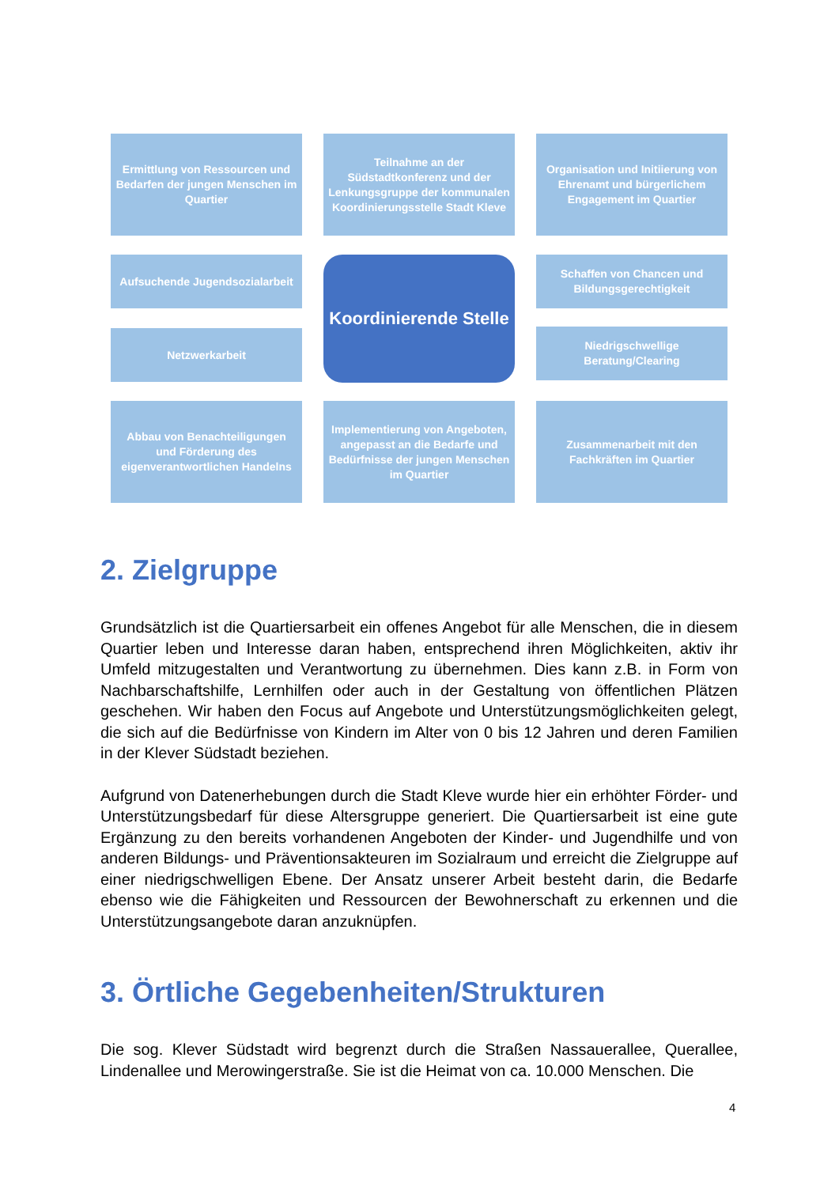Ermittlung von Ressourcen und Bedarfen der jungen Menschen im Quartier
Teilnahme an der Südstadtkonferenz und der Lenkungsgruppe der kommunalen Koordinierungsstelle Stadt Kleve
Organisation und Initiierung von Ehrenamt und bürgerlichem Engagement im Quartier
Aufsuchende Jugendsozialarbeit
Netzwerkarbeit
Koordinierende Stelle
Schaffen von Chancen und Bildungsgerechtigkeit
Niedrigschwellige Beratung/Clearing
Abbau von Benachteiligungen und Förderung des eigenverantwortlichen Handelns
Implementierung von Angeboten, angepasst an die Bedarfe und Bedürfnisse der jungen Menschen im Quartier
Zusammenarbeit mit den Fachkräften im Quartier
2. Zielgruppe
Grundsätzlich ist die Quartiersarbeit ein offenes Angebot für alle Menschen, die in diesem Quartier leben und Interesse daran haben, entsprechend ihren Möglichkeiten, aktiv ihr Umfeld mitzugestalten und Verantwortung zu übernehmen. Dies kann z.B. in Form von Nachbarschaftshilfe, Lernhilfen oder auch in der Gestaltung von öffentlichen Plätzen geschehen. Wir haben den Focus auf Angebote und Unterstützungsmöglichkeiten gelegt, die sich auf die Bedürfnisse von Kindern im Alter von 0 bis 12 Jahren und deren Familien in der Klever Südstadt beziehen.
Aufgrund von Datenerhebungen durch die Stadt Kleve wurde hier ein erhöhter Förder- und Unterstützungsbedarf für diese Altersgruppe generiert. Die Quartiersarbeit ist eine gute Ergänzung zu den bereits vorhandenen Angeboten der Kinder- und Jugendhilfe und von anderen Bildungs- und Präventionsakteuren im Sozialraum und erreicht die Zielgruppe auf einer niedrigschwelligen Ebene. Der Ansatz unserer Arbeit besteht darin, die Bedarfe ebenso wie die Fähigkeiten und Ressourcen der Bewohnerschaft zu erkennen und die Unterstützungsangebote daran anzuknüpfen.
3. Örtliche Gegebenheiten/Strukturen
Die sog. Klever Südstadt wird begrenzt durch die Straßen Nassauerallee, Querallee, Lindenallee und Merowingerstraße. Sie ist die Heimat von ca. 10.000 Menschen. Die
4